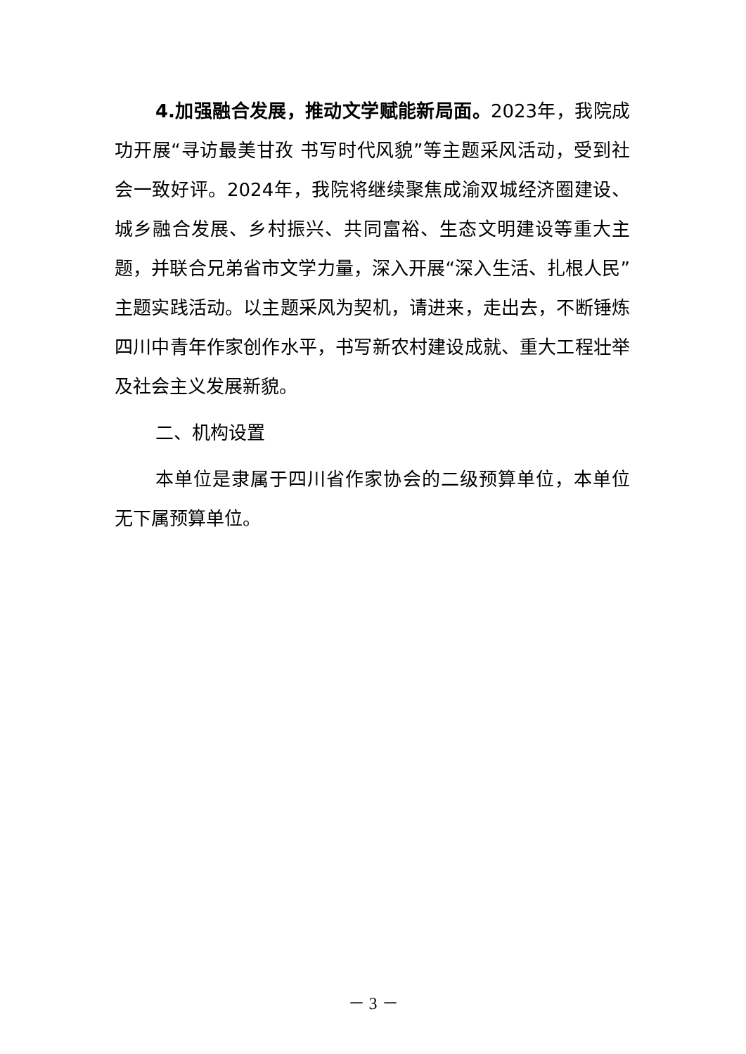4.加强融合发展，推动文学赋能新局面。2023年，我院成功开展“寻访最美甘孜 书写时代风貌”等主题采风活动，受到社会一致好评。2024年，我院将继续聚焦成渝双城经济圈建设、城乡融合发展、乡村振兴、共同富裕、生态文明建设等重大主题，并联合兄弟省市文学力量，深入开展“深入生活、扎根人民”主题实践活动。以主题采风为契机，请进来，走出去，不断锤炼四川中青年作家创作水平，书写新农村建设成就、重大工程壮举及社会主义发展新貌。
二、机构设置
本单位是隶属于四川省作家协会的二级预算单位，本单位无下属预算单位。
－ 3 －